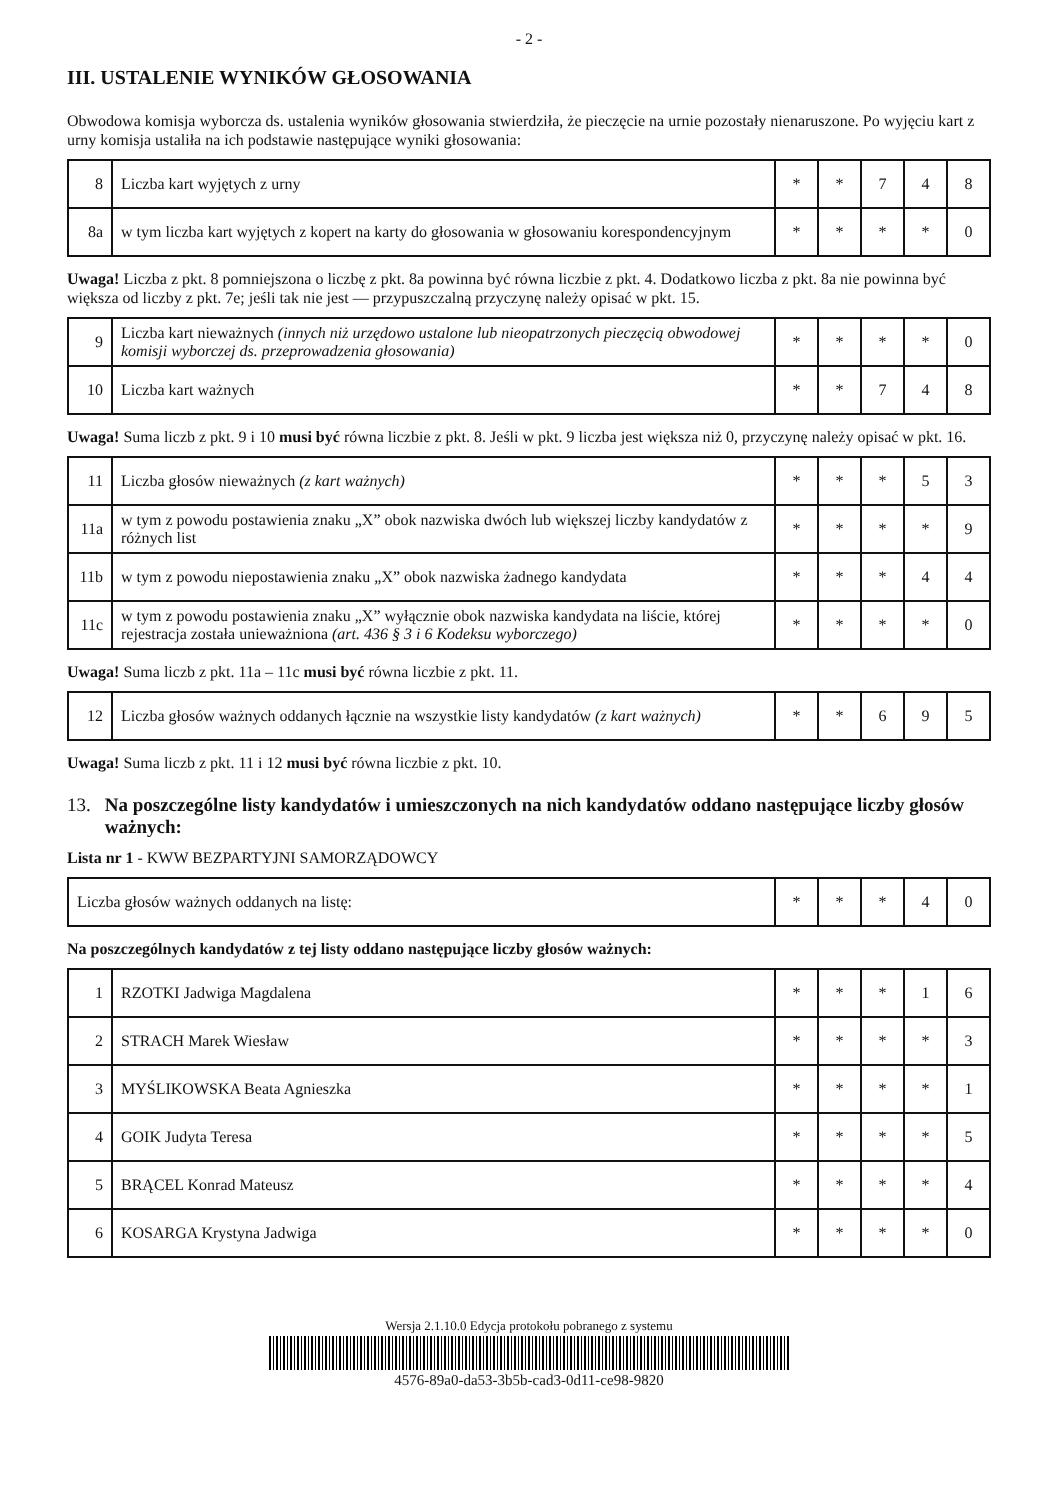- 2 -
III. USTALENIE WYNIKÓW GŁOSOWANIA
Obwodowa komisja wyborcza ds. ustalenia wyników głosowania stwierdziła, że pieczęcie na urnie pozostały nienaruszone. Po wyjęciu kart z urny komisja ustaliła na ich podstawie następujące wyniki głosowania:
| 8 | Liczba kart wyjętych z urny | * | * | 7 | 4 | 8 |
| 8a | w tym liczba kart wyjętych z kopert na karty do głosowania w głosowaniu korespondencyjnym | * | * | * | * | 0 |
Uwaga! Liczba z pkt. 8 pomniejszona o liczbę z pkt. 8a powinna być równa liczbie z pkt. 4. Dodatkowo liczba z pkt. 8a nie powinna być większa od liczby z pkt. 7e; jeśli tak nie jest — przypuszczalną przyczynę należy opisać w pkt. 15.
| 9 | Liczba kart nieważnych (innych niż urzędowo ustalone lub nieopatrzonych pieczęcią obwodowej komisji wyborczej ds. przeprowadzenia głosowania) | * | * | * | * | 0 |
| 10 | Liczba kart ważnych | * | * | 7 | 4 | 8 |
Uwaga! Suma liczb z pkt. 9 i 10 musi być równa liczbie z pkt. 8. Jeśli w pkt. 9 liczba jest większa niż 0, przyczynę należy opisać w pkt. 16.
| 11 | Liczba głosów nieważnych (z kart ważnych) | * | * | * | 5 | 3 |
| 11a | w tym z powodu postawienia znaku „X” obok nazwiska dwóch lub większej liczby kandydatów z różnych list | * | * | * | * | 9 |
| 11b | w tym z powodu niepostawienia znaku „X” obok nazwiska żadnego kandydata | * | * | * | 4 | 4 |
| 11c | w tym z powodu postawienia znaku „X” wyłącznie obok nazwiska kandydata na liście, której rejestracja została unieważniona (art. 436 § 3 i 6 Kodeksu wyborczego) | * | * | * | * | 0 |
Uwaga! Suma liczb z pkt. 11a – 11c musi być równa liczbie z pkt. 11.
| 12 | Liczba głosów ważnych oddanych łącznie na wszystkie listy kandydatów (z kart ważnych) | * | * | 6 | 9 | 5 |
Uwaga! Suma liczb z pkt. 11 i 12 musi być równa liczbie z pkt. 10.
13. Na poszczególne listy kandydatów i umieszczonych na nich kandydatów oddano następujące liczby głosów ważnych:
Lista nr 1 - KWW BEZPARTYJNI SAMORZĄDOWCY
| Liczba głosów ważnych oddanych na listę: | * | * | * | 4 | 0 |
Na poszczególnych kandydatów z tej listy oddano następujące liczby głosów ważnych:
| 1 | RZOTKI Jadwiga Magdalena | * | * | * | 1 | 6 |
| 2 | STRACH Marek Wiesław | * | * | * | * | 3 |
| 3 | MYŚLIKOWSKA Beata Agnieszka | * | * | * | * | 1 |
| 4 | GOIK Judyta Teresa | * | * | * | * | 5 |
| 5 | BRĄCEL Konrad Mateusz | * | * | * | * | 4 |
| 6 | KOSARGA Krystyna Jadwiga | * | * | * | * | 0 |
Wersja 2.1.10.0 Edycja protokołu pobranego z systemu
4576-89a0-da53-3b5b-cad3-0d11-ce98-9820